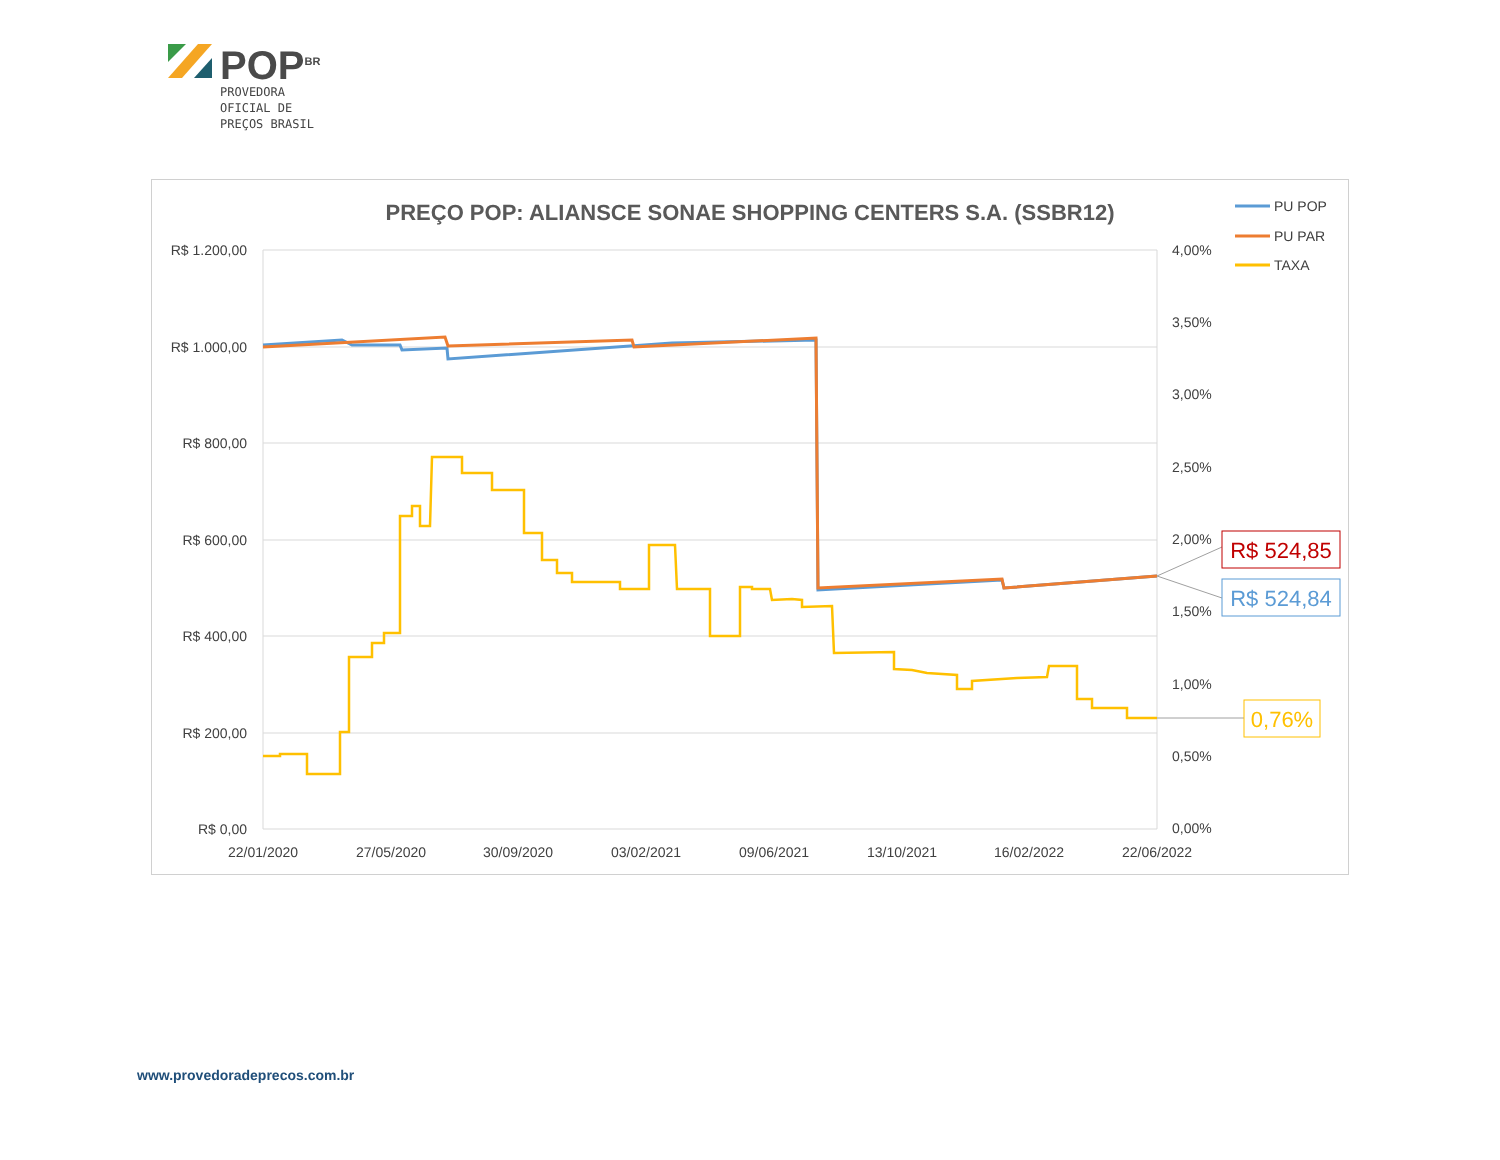POP<sup>BR</sup>
PROVEDORA
OFICIAL DE
PREÇOS BRASIL
PREÇO POP: ALIANSCE SONAE SHOPPING CENTERS S.A. (SSBR12)
R$ 1.200,00
R$ 1.000,00
R$ 800,00
R$ 600,00
R$ 400,00
R$ 200,00
R$ 0,00
4,00%
3,50%
3,00%
2,50%
2,00%
1,50%
1,00%
0,50%
0,00%
22/01/2020
27/05/2020
30/09/2020
03/02/2021
09/06/2021
13/10/2021
16/02/2022
22/06/2022
R$ 524,85
R$ 524,84
0,76%
PU POP
PU PAR
TAXA
www.provedoradeprecos.com.br